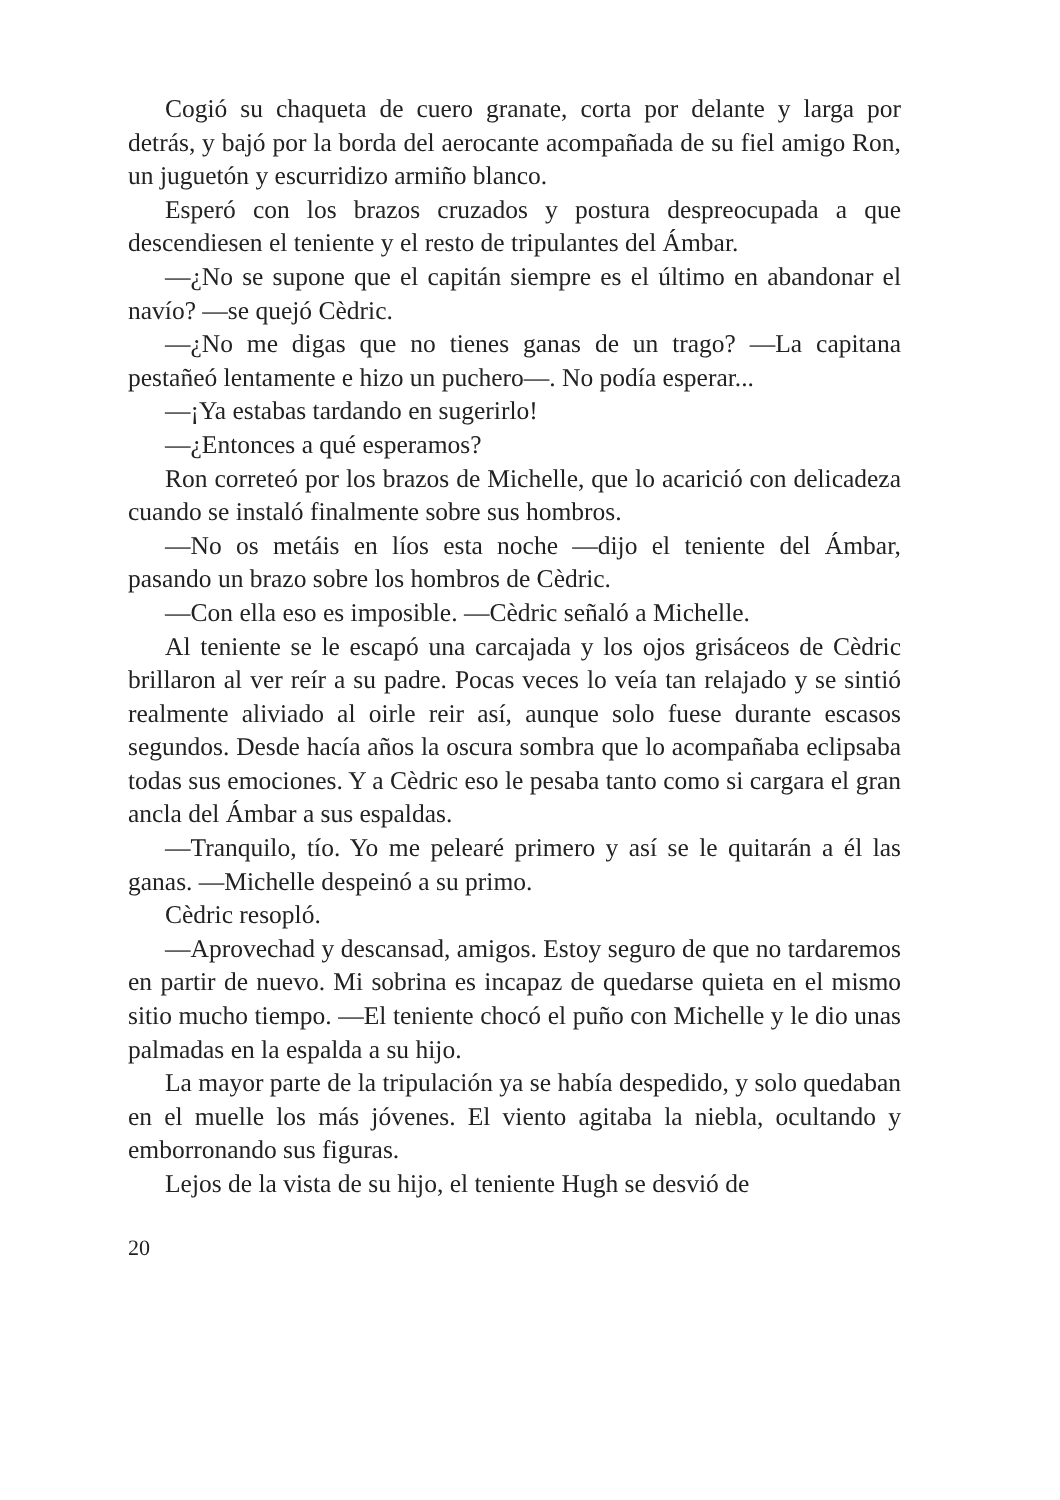Cogió su chaqueta de cuero granate, corta por delante y larga por detrás, y bajó por la borda del aerocante acompañada de su fiel amigo Ron, un juguetón y escurridizo armiño blanco.
Esperó con los brazos cruzados y postura despreocupada a que descendiesen el teniente y el resto de tripulantes del Ámbar.
—¿No se supone que el capitán siempre es el último en abandonar el navío? —se quejó Cèdric.
—¿No me digas que no tienes ganas de un trago? —La capitana pestañeó lentamente e hizo un puchero—. No podía esperar...
—¡Ya estabas tardando en sugerirlo!
—¿Entonces a qué esperamos?
Ron correteó por los brazos de Michelle, que lo acarició con delicadeza cuando se instaló finalmente sobre sus hombros.
—No os metáis en líos esta noche —dijo el teniente del Ámbar, pasando un brazo sobre los hombros de Cèdric.
—Con ella eso es imposible. —Cèdric señaló a Michelle.
Al teniente se le escapó una carcajada y los ojos grisáceos de Cèdric brillaron al ver reír a su padre. Pocas veces lo veía tan relajado y se sintió realmente aliviado al oirle reir así, aunque solo fuese durante escasos segundos. Desde hacía años la oscura sombra que lo acompañaba eclipsaba todas sus emociones. Y a Cèdric eso le pesaba tanto como si cargara el gran ancla del Ámbar a sus espaldas.
—Tranquilo, tío. Yo me pelearé primero y así se le quitarán a él las ganas. —Michelle despeinó a su primo.
Cèdric resopló.
—Aprovechad y descansad, amigos. Estoy seguro de que no tardaremos en partir de nuevo. Mi sobrina es incapaz de quedarse quieta en el mismo sitio mucho tiempo. —El teniente chocó el puño con Michelle y le dio unas palmadas en la espalda a su hijo.
La mayor parte de la tripulación ya se había despedido, y solo quedaban en el muelle los más jóvenes. El viento agitaba la niebla, ocultando y emborronando sus figuras.
Lejos de la vista de su hijo, el teniente Hugh se desvió de
20